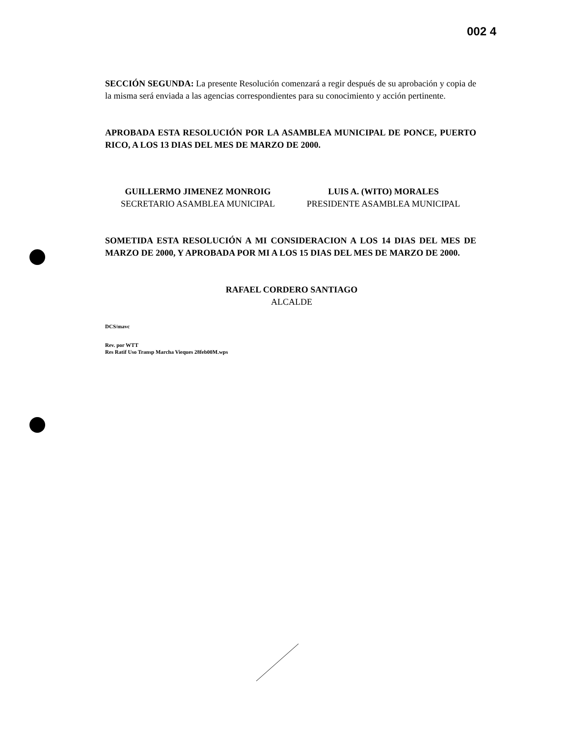002 4
SECCIÓN SEGUNDA: La presente Resolución comenzará a regir después de su aprobación y copia de la misma será enviada a las agencias correspondientes para su conocimiento y acción pertinente.
APROBADA ESTA RESOLUCIÓN POR LA ASAMBLEA MUNICIPAL DE PONCE, PUERTO RICO, A LOS 13 DIAS DEL MES DE MARZO DE 2000.
GUILLERMO JIMENEZ MONROIG
SECRETARIO ASAMBLEA MUNICIPAL
LUIS A. (WITO) MORALES
PRESIDENTE ASAMBLEA MUNICIPAL
SOMETIDA ESTA RESOLUCIÓN A MI CONSIDERACION A LOS 14 DIAS DEL MES DE MARZO DE 2000, Y APROBADA POR MI A LOS 15 DIAS DEL MES DE MARZO DE 2000.
RAFAEL CORDERO SANTIAGO
ALCALDE
DCS/mavc
Rev. por WTT
Res Ratif Uso Transp Marcha Vieques 28feb00M.wps